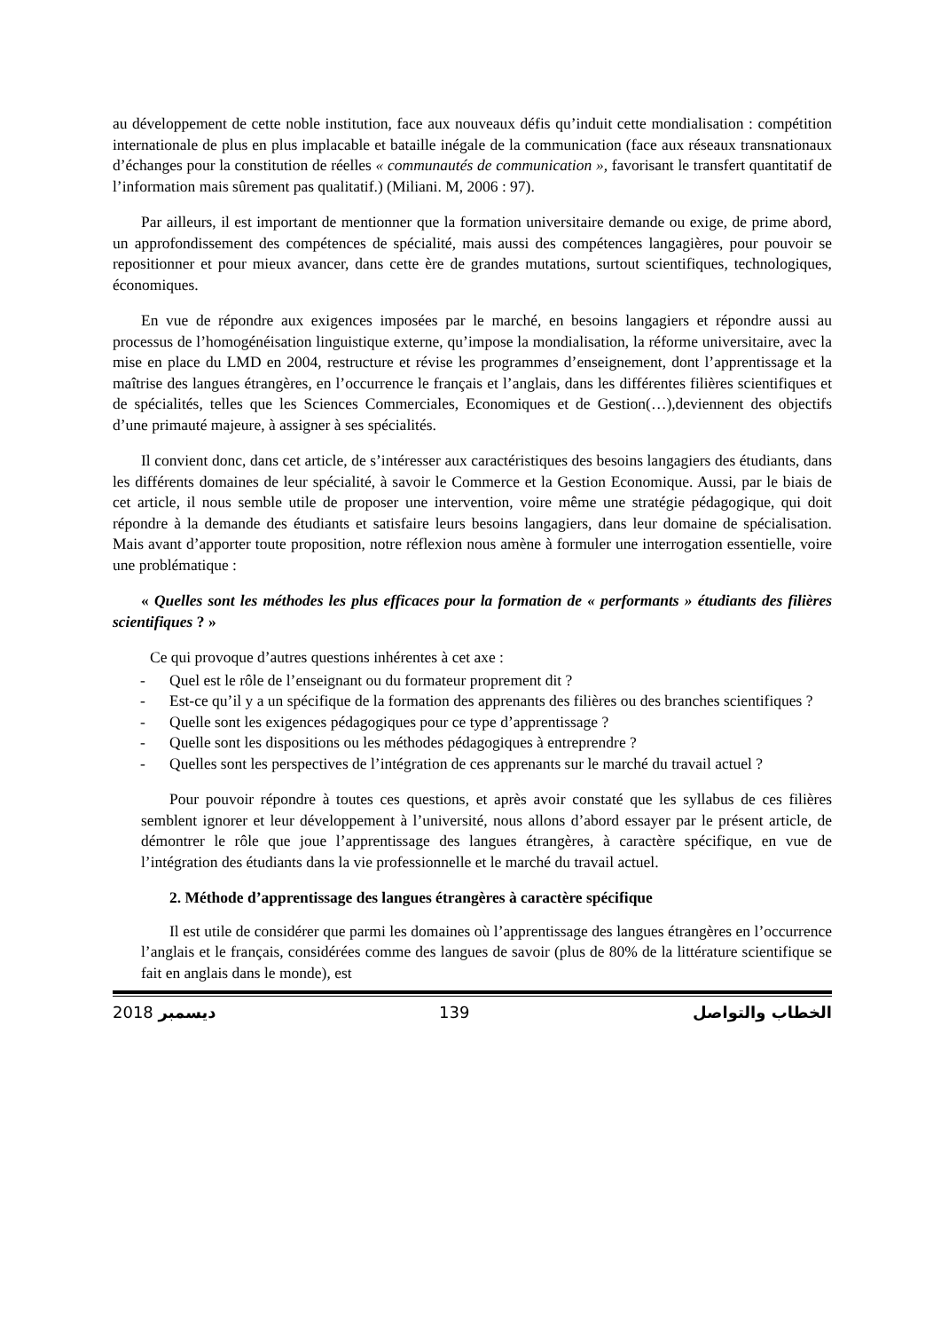au développement de cette noble institution, face aux nouveaux défis qu’induit cette mondialisation : compétition internationale de plus en plus implacable et bataille inégale de la communication (face aux réseaux transnationaux d’échanges pour la constitution de réelles « communautés de communication », favorisant le transfert quantitatif de l’information mais sûrement pas qualitatif.) (Miliani. M, 2006 : 97).
Par ailleurs, il est important de mentionner que la formation universitaire demande ou exige, de prime abord, un approfondissement des compétences de spécialité, mais aussi des compétences langagières, pour pouvoir se repositionner et pour mieux avancer, dans cette ère de grandes mutations, surtout scientifiques, technologiques, économiques.
En vue de répondre aux exigences imposées par le marché, en besoins langagiers et répondre aussi au processus de l’homogénéisation linguistique externe, qu’impose la mondialisation, la réforme universitaire, avec la mise en place du LMD en 2004, restructure et révise les programmes d’enseignement, dont l’apprentissage et la maîtrise des langues étrangères, en l’occurrence le français et l’anglais, dans les différentes filières scientifiques et de spécialités, telles que les Sciences Commerciales, Economiques et de Gestion(…),deviennent des objectifs d’une primauté majeure, à assigner à ses spécialités.
Il convient donc, dans cet article, de s’intéresser aux caractéristiques des besoins langagiers des étudiants, dans les différents domaines de leur spécialité, à savoir le Commerce et la Gestion Economique. Aussi, par le biais de cet article, il nous semble utile de proposer une intervention, voire même une stratégie pédagogique, qui doit répondre à la demande des étudiants et satisfaire leurs besoins langagiers, dans leur domaine de spécialisation. Mais avant d’apporter toute proposition, notre réflexion nous amène à formuler une interrogation essentielle, voire une problématique :
« Quelles sont les méthodes les plus efficaces pour la formation de « performants » étudiants des filières scientifiques ? »
Ce qui provoque d’autres questions inhérentes à cet axe :
- Quel est le rôle de l’enseignant ou du formateur proprement dit ?
- Est-ce qu’il y a un spécifique de la formation des apprenants des filières ou des branches scientifiques ?
- Quelle sont les exigences pédagogiques pour ce type d’apprentissage ?
- Quelle sont les dispositions ou les méthodes pédagogiques à entreprendre ?
- Quelles sont les perspectives de l’intégration de ces apprenants sur le marché du travail actuel ?
Pour pouvoir répondre à toutes ces questions, et après avoir constaté que les syllabus de ces filières semblent ignorer et leur développement à l’université, nous allons d’abord essayer par le présent article, de démontrer le rôle que joue l’apprentissage des langues étrangères, à caractère spécifique, en vue de l’intégration des étudiants dans la vie professionnelle et le marché du travail actuel.
2. Méthode d’apprentissage des langues étrangères à caractère spécifique
Il est utile de considérer que parmi les domaines où l’apprentissage des langues étrangères en l’occurrence l’anglais et le français, considérées comme des langues de savoir (plus de 80% de la littérature scientifique se fait en anglais dans le monde), est
2018 ديسمبر 139 الخطاب والتواصل